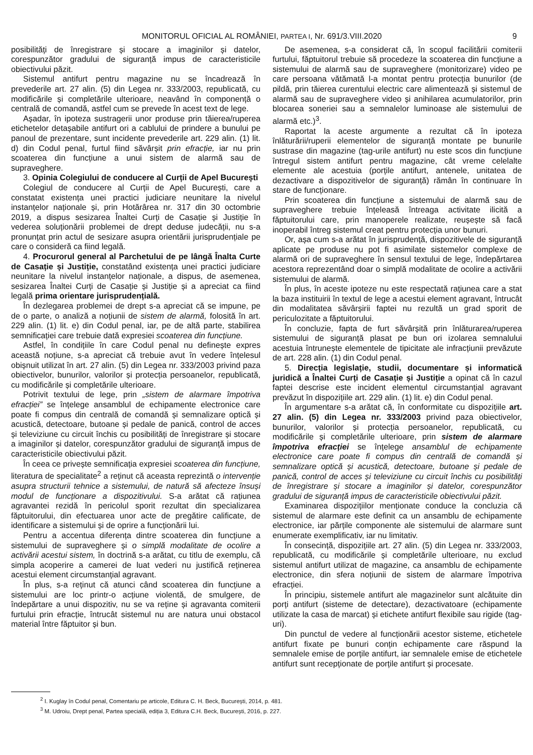MONITORUL OFICIAL AL ROMÂNIEI, PARTEA I, Nr. 691/3.VIII.2020 9
posibilități de înregistrare și stocare a imaginilor și datelor, corespunzător gradului de siguranță impus de caracteristicile obiectivului păzit.
Sistemul antifurt pentru magazine nu se încadrează în prevederile art. 27 alin. (5) din Legea nr. 333/2003, republicată, cu modificările și completările ulterioare, neavând în componență o centrală de comandă, astfel cum se prevede în acest text de lege.
Așadar, în ipoteza sustragerii unor produse prin tăierea/ruperea etichetelor detașabile antifurt ori a cablului de prindere a bunului pe panoul de prezentare, sunt incidente prevederile art. 229 alin. (1) lit. d) din Codul penal, furtul fiind săvârșit prin efracție, iar nu prin scoaterea din funcțiune a unui sistem de alarmă sau de supraveghere.
3. Opinia Colegiului de conducere al Curții de Apel București
Colegiul de conducere al Curții de Apel București, care a constatat existența unei practici judiciare neunitare la nivelul instanțelor naționale și, prin Hotărârea nr. 317 din 30 octombrie 2019, a dispus sesizarea Înaltei Curți de Casație și Justiție în vederea soluționării problemei de drept deduse judecății, nu s-a pronunțat prin actul de sesizare asupra orientării jurisprudențiale pe care o consideră ca fiind legală.
4. Procurorul general al Parchetului de pe lângă Înalta Curte de Casație și Justiție, constatând existența unei practici judiciare neunitare la nivelul instanțelor naționale, a dispus, de asemenea, sesizarea Înaltei Curți de Casație și Justiție și a apreciat ca fiind legală prima orientare jurisprudențială.
În dezlegarea problemei de drept s-a apreciat că se impune, pe de o parte, o analiză a noțiunii de sistem de alarmă, folosită în art. 229 alin. (1) lit. e) din Codul penal, iar, pe de altă parte, stabilirea semnificației care trebuie dată expresiei scoaterea din funcțiune.
Astfel, în condițiile în care Codul penal nu definește expres această noțiune, s-a apreciat că trebuie avut în vedere înțelesul obișnuit utilizat în art. 27 alin. (5) din Legea nr. 333/2003 privind paza obiectivelor, bunurilor, valorilor și protecția persoanelor, republicată, cu modificările și completările ulterioare.
Potrivit textului de lege, prin „sistem de alarmare împotriva efracției” se înțelege ansamblul de echipamente electronice care poate fi compus din centrală de comandă și semnalizare optică și acustică, detectoare, butoane și pedale de panică, control de acces și televiziune cu circuit închis cu posibilități de înregistrare și stocare a imaginilor și datelor, corespunzător gradului de siguranță impus de caracteristicile obiectivului păzit.
În ceea ce privește semnificația expresiei scoaterea din funcțiune, literatura de specialitate<sup>2</sup> a reținut că aceasta reprezintă o intervenție asupra structurii tehnice a sistemului, de natură să afecteze însuși modul de funcționare a dispozitivului. S-a arătat că rațiunea agravantei rezidă în pericolul sporit rezultat din specializarea făptuitorului, din efectuarea unor acte de pregătire calificate, de identificare a sistemului și de oprire a funcționării lui.
Pentru a accentua diferența dintre scoaterea din funcțiune a sistemului de supraveghere și o simplă modalitate de ocolire a activării acestui sistem, în doctrină s-a arătat, cu titlu de exemplu, că simpla acoperire a camerei de luat vederi nu justifică reținerea acestui element circumstanțial agravant.
În plus, s-a reținut că atunci când scoaterea din funcțiune a sistemului are loc printr-o acțiune violentă, de smulgere, de îndepărtare a unui dispozitiv, nu se va reține și agravanta comiterii furtului prin efracție, întrucât sistemul nu are natura unui obstacol material între făptuitor și bun.
De asemenea, s-a considerat că, în scopul facilitării comiterii furtului, făptuitorul trebuie să procedeze la scoaterea din funcțiune a sistemului de alarmă sau de supraveghere (monitorizare) video pe care persoana vătămată l-a montat pentru protecția bunurilor (de pildă, prin tăierea curentului electric care alimentează și sistemul de alarmă sau de supraveghere video și anihilarea acumulatorilor, prin blocarea soneriei sau a semnalelor luminoase ale sistemului de alarmă etc.)<sup>3</sup>.
Raportat la aceste argumente a rezultat că în ipoteza înlăturării/ruperii elementelor de siguranță montate pe bunurile sustrase din magazine (tag-urile antifurt) nu este scos din funcțiune întregul sistem antifurt pentru magazine, cât vreme celelalte elemente ale acestuia (porțile antifurt, antenele, unitatea de dezactivare a dispozitivelor de siguranță) rămân în continuare în stare de funcționare.
Prin scoaterea din funcțiune a sistemului de alarmă sau de supraveghere trebuie înțeleasă întreaga activitate ilicită a făptuitorului care, prin manoperele realizate, reușește să facă inoperabil întreg sistemul creat pentru protecția unor bunuri.
Or, așa cum s-a arătat în jurisprudență, dispozitivele de siguranță aplicate pe produse nu pot fi asimilate sistemelor complexe de alarmă ori de supraveghere în sensul textului de lege, îndepărtarea acestora reprezentând doar o simplă modalitate de ocolire a activării sistemului de alarmă.
În plus, în aceste ipoteze nu este respectată rațiunea care a stat la baza instituirii în textul de lege a acestui element agravant, întrucât din modalitatea săvârșirii faptei nu rezultă un grad sporit de periculozitate a făptuitorului.
În concluzie, fapta de furt săvârșită prin înlăturarea/ruperea sistemului de siguranță plasat pe bun ori izolarea semnalului acestuia întrunește elementele de tipicitate ale infracțiunii prevăzute de art. 228 alin. (1) din Codul penal.
5. Direcția legislație, studii, documentare și informatică juridică a Înaltei Curți de Casație și Justiție a opinat că în cazul faptei descrise este incident elementul circumstanțial agravant prevăzut în dispozițiile art. 229 alin. (1) lit. e) din Codul penal.
În argumentare s-a arătat că, în conformitate cu dispozițiile art. 27 alin. (5) din Legea nr. 333/2003 privind paza obiectivelor, bunurilor, valorilor și protecția persoanelor, republicată, cu modificările și completările ulterioare, prin sistem de alarmare împotriva efracției se înțelege ansamblul de echipamente electronice care poate fi compus din centrală de comandă și semnalizare optică și acustică, detectoare, butoane și pedale de panică, control de acces și televiziune cu circuit închis cu posibilități de înregistrare și stocare a imaginilor și datelor, corespunzător gradului de siguranță impus de caracteristicile obiectivului păzit.
Examinarea dispozițiilor menționate conduce la concluzia că sistemul de alarmare este definit ca un ansamblu de echipamente electronice, iar părțile componente ale sistemului de alarmare sunt enumerate exemplificativ, iar nu limitativ.
În consecință, dispozițiile art. 27 alin. (5) din Legea nr. 333/2003, republicată, cu modificările și completările ulterioare, nu exclud sistemul antifurt utilizat de magazine, ca ansamblu de echipamente electronice, din sfera noțiunii de sistem de alarmare împotriva efracției.
În principiu, sistemele antifurt ale magazinelor sunt alcătuite din porți antifurt (sisteme de detectare), dezactivatoare (echipamente utilizate la casa de marcat) și etichete antifurt flexibile sau rigide (tag-uri).
Din punctul de vedere al funcționării acestor sisteme, etichetele antifurt fixate pe bunuri conțin echipamente care răspund la semnalele emise de porțile antifurt, iar semnalele emise de etichetele antifurt sunt recepționate de porțile antifurt și procesate.
<sup>2</sup> I. Kuglay în Codul penal, Comentariu pe articole, Editura C. H. Beck, București, 2014, p. 481.
<sup>3</sup> M. Udroiu, Drept penal, Partea specială, ediția 3, Editura C.H. Beck, București, 2016, p. 227.